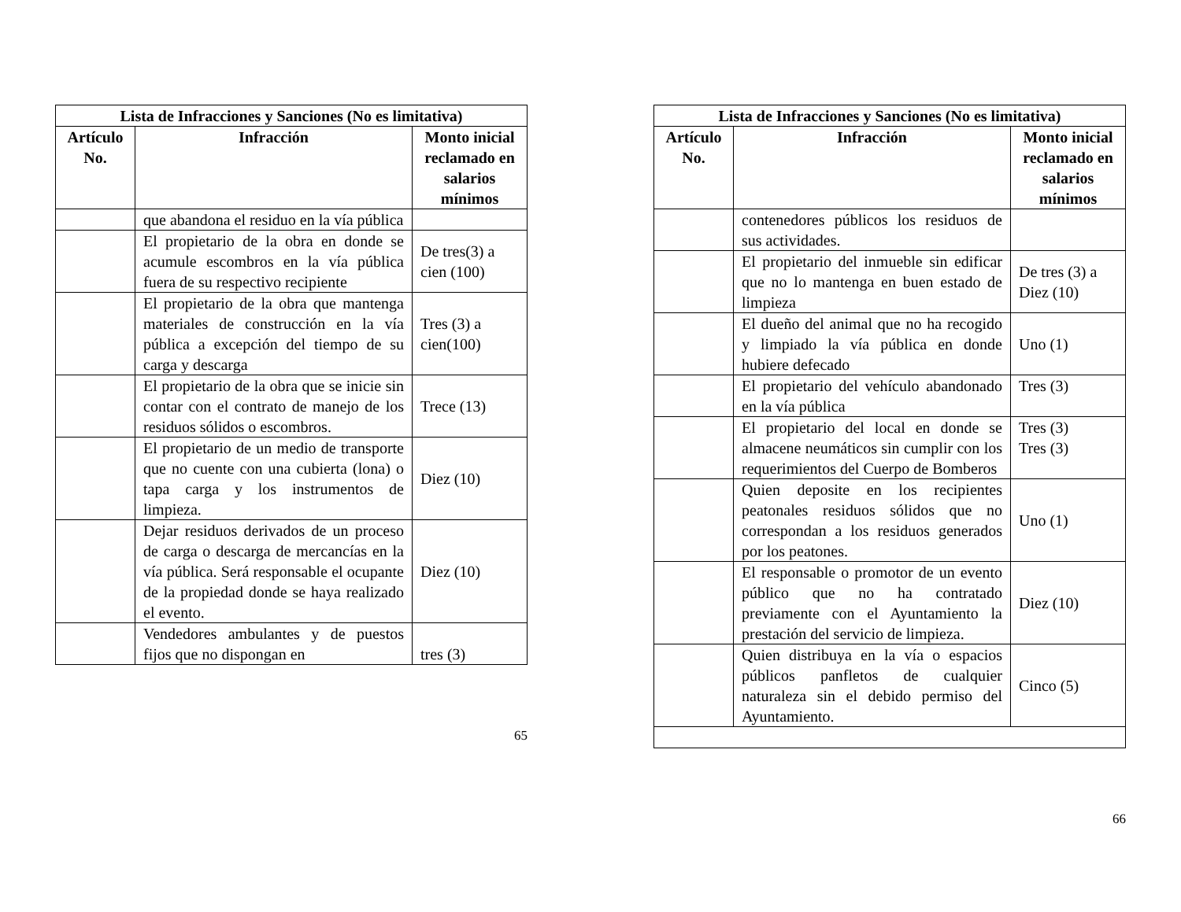| Lista de Infracciones y Sanciones (No es limitativa) | | |
| --- | --- | --- |
| Artículo No. | Infracción | Monto inicial reclamado en salarios mínimos |
| | que abandona el residuo en la vía pública | |
| | El propietario de la obra en donde se acumule escombros en la vía pública fuera de su respectivo recipiente | De tres(3) a cien (100) |
| | El propietario de la obra que mantenga materiales de construcción en la vía pública a excepción del tiempo de su carga y descarga | Tres (3) a cien(100) |
| | El propietario de la obra que se inicie sin contar con el contrato de manejo de los residuos sólidos o escombros. | Trece (13) |
| | El propietario de un medio de transporte que no cuente con una cubierta (lona) o tapa carga y los instrumentos de limpieza. | Diez (10) |
| | Dejar residuos derivados de un proceso de carga o descarga de mercancías en la vía pública. Será responsable el ocupante de la propiedad donde se haya realizado el evento. | Diez (10) |
| | Vendedores ambulantes y de puestos fijos que no dispongan en | tres (3) |
65
| Lista de Infracciones y Sanciones (No es limitativa) | | |
| --- | --- | --- |
| Artículo No. | Infracción | Monto inicial reclamado en salarios mínimos |
| | contenedores públicos los residuos de sus actividades. | |
| | El propietario del inmueble sin edificar que no lo mantenga en buen estado de limpieza | De tres (3) a Diez (10) |
| | El dueño del animal que no ha recogido y limpiado la vía pública en donde hubiere defecado | Uno (1) |
| | El propietario del vehículo abandonado en la vía pública | Tres (3) |
| | El propietario del local en donde se almacene neumáticos sin cumplir con los requerimientos del Cuerpo de Bomberos | Tres (3) Tres (3) |
| | Quien deposite en los recipientes peatonales residuos sólidos que no correspondan a los residuos generados por los peatones. | Uno (1) |
| | El responsable o promotor de un evento público que no ha contratado previamente con el Ayuntamiento la prestación del servicio de limpieza. | Diez (10) |
| | Quien distribuya en la vía o espacios públicos panfletos de cualquier naturaleza sin el debido permiso del Ayuntamiento. | Cinco (5) |
66